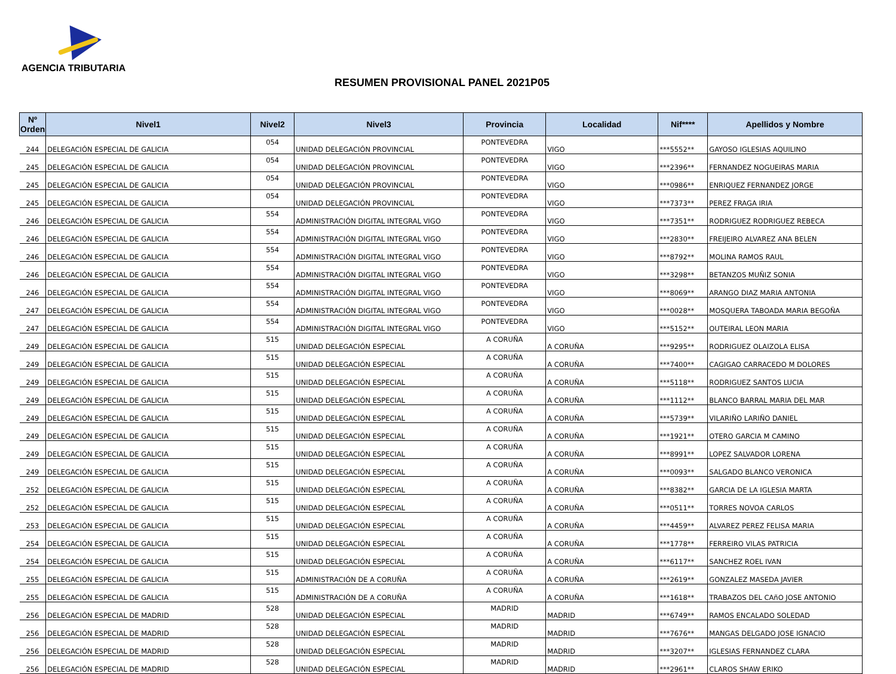AGENCIA TRIBUTARIA
RESUMEN PROVISIONAL PANEL 2021P05
| Nº Orden | Nivel1 | Nivel2 | Nivel3 | Provincia | Localidad | Nif**** | Apellidos y Nombre |
| --- | --- | --- | --- | --- | --- | --- | --- |
| 244 | DELEGACIÓN ESPECIAL DE GALICIA | 054 | UNIDAD DELEGACIÓN PROVINCIAL | PONTEVEDRA | VIGO | ***5552** | GAYOSO IGLESIAS AQUILINO |
| 245 | DELEGACIÓN ESPECIAL DE GALICIA | 054 | UNIDAD DELEGACIÓN PROVINCIAL | PONTEVEDRA | VIGO | ***2396** | FERNANDEZ NOGUEIRAS MARIA |
| 245 | DELEGACIÓN ESPECIAL DE GALICIA | 054 | UNIDAD DELEGACIÓN PROVINCIAL | PONTEVEDRA | VIGO | ***0986** | ENRIQUEZ FERNANDEZ JORGE |
| 245 | DELEGACIÓN ESPECIAL DE GALICIA | 054 | UNIDAD DELEGACIÓN PROVINCIAL | PONTEVEDRA | VIGO | ***7373** | PEREZ FRAGA IRIA |
| 246 | DELEGACIÓN ESPECIAL DE GALICIA | 554 | ADMINISTRACIÓN DIGITAL INTEGRAL VIGO | PONTEVEDRA | VIGO | ***7351** | RODRIGUEZ RODRIGUEZ REBECA |
| 246 | DELEGACIÓN ESPECIAL DE GALICIA | 554 | ADMINISTRACIÓN DIGITAL INTEGRAL VIGO | PONTEVEDRA | VIGO | ***2830** | FREIJEIRO ALVAREZ ANA BELEN |
| 246 | DELEGACIÓN ESPECIAL DE GALICIA | 554 | ADMINISTRACIÓN DIGITAL INTEGRAL VIGO | PONTEVEDRA | VIGO | ***8792** | MOLINA RAMOS RAUL |
| 246 | DELEGACIÓN ESPECIAL DE GALICIA | 554 | ADMINISTRACIÓN DIGITAL INTEGRAL VIGO | PONTEVEDRA | VIGO | ***3298** | BETANZOS MUÑIZ SONIA |
| 246 | DELEGACIÓN ESPECIAL DE GALICIA | 554 | ADMINISTRACIÓN DIGITAL INTEGRAL VIGO | PONTEVEDRA | VIGO | ***8069** | ARANGO DIAZ MARIA ANTONIA |
| 247 | DELEGACIÓN ESPECIAL DE GALICIA | 554 | ADMINISTRACIÓN DIGITAL INTEGRAL VIGO | PONTEVEDRA | VIGO | ***0028** | MOSQUERA TABOADA MARIA BEGOÑA |
| 247 | DELEGACIÓN ESPECIAL DE GALICIA | 554 | ADMINISTRACIÓN DIGITAL INTEGRAL VIGO | PONTEVEDRA | VIGO | ***5152** | OUTEIRAL LEON MARIA |
| 249 | DELEGACIÓN ESPECIAL DE GALICIA | 515 | UNIDAD DELEGACIÓN ESPECIAL | A CORUÑA | A CORUÑA | ***9295** | RODRIGUEZ OLAIZOLA ELISA |
| 249 | DELEGACIÓN ESPECIAL DE GALICIA | 515 | UNIDAD DELEGACIÓN ESPECIAL | A CORUÑA | A CORUÑA | ***7400** | CAGIGAO CARRACEDO M DOLORES |
| 249 | DELEGACIÓN ESPECIAL DE GALICIA | 515 | UNIDAD DELEGACIÓN ESPECIAL | A CORUÑA | A CORUÑA | ***5118** | RODRIGUEZ SANTOS LUCIA |
| 249 | DELEGACIÓN ESPECIAL DE GALICIA | 515 | UNIDAD DELEGACIÓN ESPECIAL | A CORUÑA | A CORUÑA | ***1112** | BLANCO BARRAL MARIA DEL MAR |
| 249 | DELEGACIÓN ESPECIAL DE GALICIA | 515 | UNIDAD DELEGACIÓN ESPECIAL | A CORUÑA | A CORUÑA | ***5739** | VILARIÑO LARIÑO DANIEL |
| 249 | DELEGACIÓN ESPECIAL DE GALICIA | 515 | UNIDAD DELEGACIÓN ESPECIAL | A CORUÑA | A CORUÑA | ***1921** | OTERO GARCIA M CAMINO |
| 249 | DELEGACIÓN ESPECIAL DE GALICIA | 515 | UNIDAD DELEGACIÓN ESPECIAL | A CORUÑA | A CORUÑA | ***8991** | LOPEZ SALVADOR LORENA |
| 249 | DELEGACIÓN ESPECIAL DE GALICIA | 515 | UNIDAD DELEGACIÓN ESPECIAL | A CORUÑA | A CORUÑA | ***0093** | SALGADO BLANCO VERONICA |
| 252 | DELEGACIÓN ESPECIAL DE GALICIA | 515 | UNIDAD DELEGACIÓN ESPECIAL | A CORUÑA | A CORUÑA | ***8382** | GARCIA DE LA IGLESIA MARTA |
| 252 | DELEGACIÓN ESPECIAL DE GALICIA | 515 | UNIDAD DELEGACIÓN ESPECIAL | A CORUÑA | A CORUÑA | ***0511** | TORRES NOVOA CARLOS |
| 253 | DELEGACIÓN ESPECIAL DE GALICIA | 515 | UNIDAD DELEGACIÓN ESPECIAL | A CORUÑA | A CORUÑA | ***4459** | ALVAREZ PEREZ FELISA MARIA |
| 254 | DELEGACIÓN ESPECIAL DE GALICIA | 515 | UNIDAD DELEGACIÓN ESPECIAL | A CORUÑA | A CORUÑA | ***1778** | FERREIRO VILAS PATRICIA |
| 254 | DELEGACIÓN ESPECIAL DE GALICIA | 515 | UNIDAD DELEGACIÓN ESPECIAL | A CORUÑA | A CORUÑA | ***6117** | SANCHEZ ROEL IVAN |
| 255 | DELEGACIÓN ESPECIAL DE GALICIA | 515 | ADMINISTRACIÓN DE A CORUÑA | A CORUÑA | A CORUÑA | ***2619** | GONZALEZ MASEDA JAVIER |
| 255 | DELEGACIÓN ESPECIAL DE GALICIA | 515 | ADMINISTRACIÓN DE A CORUÑA | A CORUÑA | A CORUÑA | ***1618** | TRABAZOS DEL CAñO JOSE ANTONIO |
| 256 | DELEGACIÓN ESPECIAL DE MADRID | 528 | UNIDAD DELEGACIÓN ESPECIAL | MADRID | MADRID | ***6749** | RAMOS ENCALADO SOLEDAD |
| 256 | DELEGACIÓN ESPECIAL DE MADRID | 528 | UNIDAD DELEGACIÓN ESPECIAL | MADRID | MADRID | ***7676** | MANGAS DELGADO JOSE IGNACIO |
| 256 | DELEGACIÓN ESPECIAL DE MADRID | 528 | UNIDAD DELEGACIÓN ESPECIAL | MADRID | MADRID | ***3207** | IGLESIAS FERNANDEZ CLARA |
| 256 | DELEGACIÓN ESPECIAL DE MADRID | 528 | UNIDAD DELEGACIÓN ESPECIAL | MADRID | MADRID | ***2961** | CLAROS SHAW ERIKO |